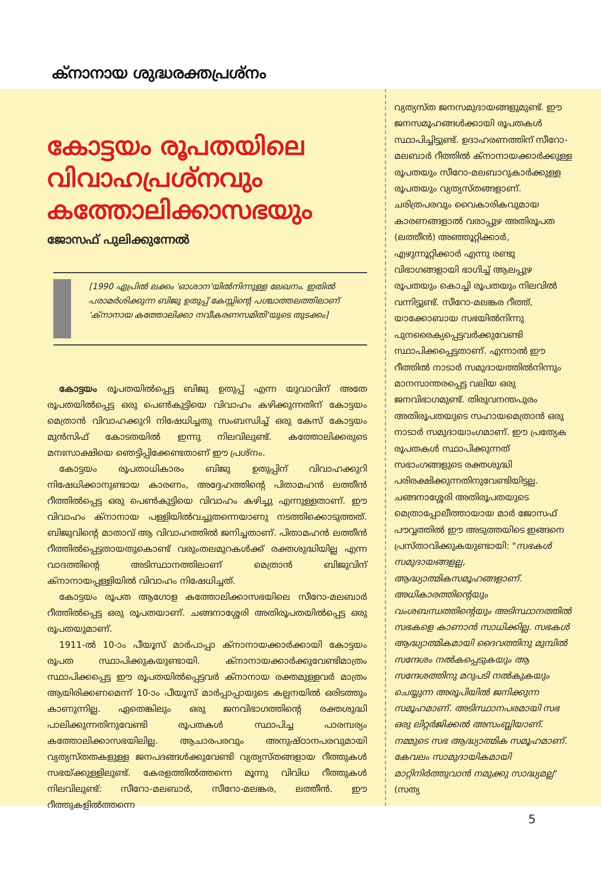ക്നാനായ ശുദ്ധരക്തപ്രശ്നം
കോട്ടയം രൂപതയിലെ വിവാഹപ്രശ്നവും കത്തോലിക്കാസഭയും
ജോസഫ് പുലിക്കുന്നേൽ
[1990 ഏപ്രിൽ ലക്കം 'ഓശാന'യിൽനിന്നുള്ള ലേഖനം. ഇതിൽ പരാമർശിക്കുന്ന ബിജു ഉതുപ്പ് കേസ്സിന്റെ പശ്ചാത്തലത്തിലാണ് 'ക്നാനായ കത്തോലിക്കാ നവീകരണസമിതി'യുടെ തുടക്കം]
കോട്ടയം രൂപതയിൽപ്പെട്ട ബിജു ഉതുപ്പ് എന്ന യുവാവിന് അതേ രൂപതയിൽപ്പെട്ട ഒരു പെൺകുട്ടിയെ വിവാഹം കഴിക്കുന്നതിന് കോട്ടയം മെത്രാൻ വിവാഹക്കുറി നിഷേധിച്ചതു സംബന്ധിച്ച് ഒരു കേസ് കോട്ടയം മുൻസിഫ് കോടതയിൽ ഇന്നു നിലവിലുണ്ട്. കത്തോലിക്കരുടെ മനഃസാക്ഷിയെ ഞെട്ടിപ്പിക്കേണ്ടതാണ് ഈ പ്രശ്നം.
കോട്ടയം രൂപതാധികാരം ബിജു ഉതുപ്പിന് വിവാഹക്കുറി നിഷേധിക്കാനുണ്ടായ കാരണം, അദ്ദേഹത്തിന്റെ പിതാമഹൻ ലത്തീൻ റീത്തിൽപ്പെട്ട ഒരു പെൺകുട്ടിയെ വിവാഹം കഴിച്ചു എന്നുള്ളതാണ്. ഈ വിവാഹം ക്നാനായ പള്ളിയിൽവച്ചുതന്നെയാണു നടത്തിക്കൊടുത്തത്. ബിജുവിന്റെ മാതാവ് ആ വിവാഹത്തിൽ ജനിച്ചതാണ്. പിതാമഹൻ ലത്തീൻ റീത്തിൽപ്പെട്ടതായതുകൊണ്ട് വരുംതലമുറകൾക്ക് രക്തശുദ്ധിയില്ല എന്ന വാദത്തിന്റെ അടിസ്ഥാനത്തിലാണ് മെത്രാൻ ബിജുവിന് ക്നാനായപ്പള്ളിയിൽ വിവാഹം നിഷേധിച്ചത്.
കോട്ടയം രൂപത ആഗോള കത്തോലിക്കാസഭയിലെ സീറോ-മലബാർ റീത്തിൽപ്പെട്ട ഒരു രൂപതയാണ്. ചങ്ങനാശ്ശേരി അതിരൂപതയിൽപ്പെട്ട ഒരു രൂപതയുമാണ്.
1911-ൽ 10-ാം പീയൂസ് മാർപാപ്പാ ക്നാനായക്കാർക്കായി കോട്ടയം രൂപത സ്ഥാപിക്കുകയുണ്ടായി. ക്നാനായക്കാർക്കുവേണ്ടിമാത്രം സ്ഥാപിക്കപ്പെട്ട ഈ രൂപതയിൽപ്പെട്ടവർ ക്നാനായ രക്തമുള്ളവർ മാത്രം ആയിരിക്കണമെന്ന് 10-ാം പീയൂസ് മാർപ്പാപ്പായുടെ കല്പനയിൽ ഒരിടത്തും കാണുന്നില്ല. ഏതെങ്കിലും ഒരു ജനവിഭാഗത്തിന്റെ രക്തശുദ്ധി പാലിക്കുന്നതിനുവേണ്ടി രൂപതകൾ സ്ഥാപിച്ച പാരമ്പര്യം കത്തോലിക്കാസഭയിലില്ല. ആചാരപരവും അനുഷ്ഠാനപരവുമായി വ്യത്യസ്തതകളുള്ള ജനപദങ്ങൾക്കുവേണ്ടി വ്യത്യസ്തങ്ങളായ റീത്തുകൾ സഭയ്ക്കുള്ളിലുണ്ട്. കേരളത്തിൽത്തന്നെ മൂന്നു വിവിധ റീത്തുകൾ നിലവിലുണ്ട്: സീറോ-മലബാർ, സീറോ-മലങ്കര, ലത്തീൻ. ഈ റീത്തുകളിൽത്തന്നെ
വ്യത്യസ്ത ജനസമുദായങ്ങളുമുണ്ട്. ഈ ജനസമൂഹങ്ങൾക്കായി രൂപതകൾ സ്ഥാപിച്ചിട്ടുണ്ട്. ഉദാഹരണത്തിന് സീറോ-മലബാർ റീത്തിൽ ക്നാനായക്കാർക്കുള്ള രൂപതയും സീറോ-മലബാറുകാർക്കുള്ള രൂപതയും വ്യത്യസ്തങ്ങളാണ്. ചരിത്രപരവും വൈകാരികവുമായ കാരണങ്ങളാൽ വരാപ്പുഴ അതിരൂപത (ലത്തീൻ) അഞ്ഞൂറ്റിക്കാർ, എഴുന്നൂറ്റിക്കാർ എന്നു രണ്ടു വിഭാഗങ്ങളായി ഭാഗിച്ച് ആലപ്പുഴ രൂപതയും കൊച്ചി രൂപതയും നിലവിൽ വന്നിട്ടുണ്ട്. സീറോ-മലങ്കര റീത്ത്, യാക്കോബായ സഭയിൽനിന്നു പുനരൈക്യപ്പെട്ടവർക്കുവേണ്ടി സ്ഥാപിക്കപ്പെട്ടതാണ്. എന്നാൽ ഈ റീത്തിൽ നാടാർ സമുദായത്തിൽനിന്നും മാനസാന്തരപ്പെട്ട വലിയ ഒരു ജനവിഭാഗമുണ്ട്. തിരുവനന്തപുരം അതിരൂപതയുടെ സഹായമെത്രാൻ ഒരു നാടാർ സമുദായാംഗമാണ്. ഈ പ്രത്യേക രൂപതകൾ സ്ഥാപിക്കുന്നത് സഭാംഗങ്ങളുടെ രക്തശുദ്ധി പരിരക്ഷിക്കുന്നതിനുവേണ്ടിയിട്ടല്ല. ചങ്ങനാശ്ശേരി അതിരൂപതയുടെ മെത്രാപ്പോലീത്തായായ മാർ ജോസഫ് പൗവ്വത്തിൽ ഈ അടുത്തയിടെ ഇങ്ങനെ പ്രസ്താവിക്കുകയുണ്ടായി: "സഭകൾ സമുദായങ്ങളല്ല, ആദ്ധ്യാത്മികസമൂഹങ്ങളാണ്. അധികാരത്തിന്റെയും വംശബന്ധത്തിന്റെയും അടിസ്ഥാനത്തിൽ സഭകളെ കാണാൻ സാധിക്കില്ല. സഭകൾ ആദ്ധ്യാത്മികമായി ദൈവത്തിനു മുമ്പിൽ സന്ദേശം നൽകപ്പെടുകയും ആ സന്ദേശത്തിനു മറുപടി നൽകുകയും ചെയ്യുന്ന അരൂപിയിൽ ജനിക്കുന്ന സമൂഹമാണ്. അടിസ്ഥാനപരമായി സഭ ഒരു ലിറ്റർജിക്കൽ അസംബ്ലിയാണ്. നമ്മുടെ സഭ ആദ്ധ്യാത്മിക സമൂഹമാണ്. കേവലം സാമുദായികമായി മാറ്റിനിർത്തുവാൻ നമുക്കു സാദ്ധ്യമല്ല" (സത്യ
5